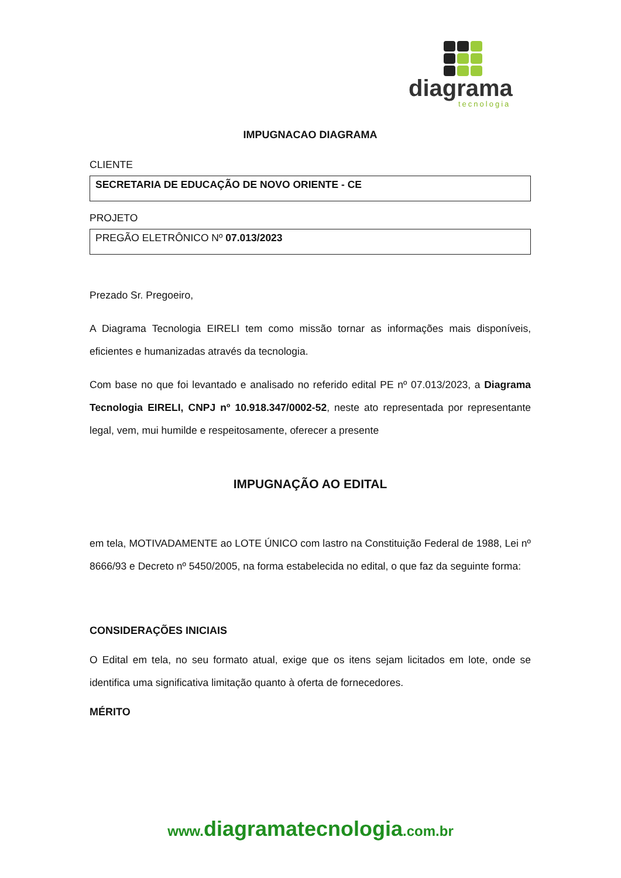diagrama
tecnologia
IMPUGNACAO DIAGRAMA
CLIENTE
SECRETARIA DE EDUCAÇÃO DE NOVO ORIENTE - CE
PROJETO
PREGÃO ELETRÔNICO Nº 07.013/2023
Prezado Sr. Pregoeiro,
A Diagrama Tecnologia EIRELI tem como missão tornar as informações mais disponíveis, eficientes e humanizadas através da tecnologia.
Com base no que foi levantado e analisado no referido edital PE nº 07.013/2023, a Diagrama Tecnologia EIRELI, CNPJ nº 10.918.347/0002-52, neste ato representada por representante legal, vem, mui humilde e respeitosamente, oferecer a presente
IMPUGNAÇÃO AO EDITAL
em tela, MOTIVADAMENTE ao LOTE ÚNICO com lastro na Constituição Federal de 1988, Lei nº 8666/93 e Decreto nº 5450/2005, na forma estabelecida no edital, o que faz da seguinte forma:
CONSIDERAÇÕES INICIAIS
O Edital em tela, no seu formato atual, exige que os itens sejam licitados em lote, onde se identifica uma significativa limitação quanto à oferta de fornecedores.
MÉRITO
www.diagramatecnologia.com.br